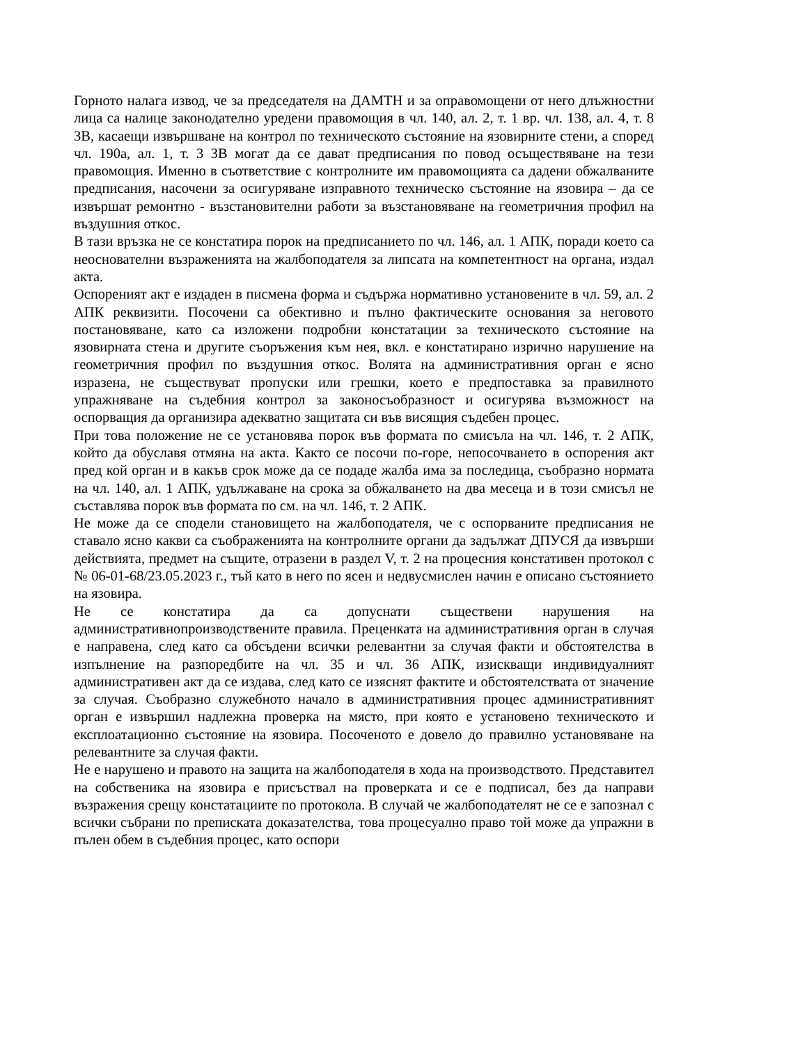Горното налага извод, че за председателя на ДАМТН и за оправомощени от него длъжностни лица са налице законодателно уредени правомощия в чл. 140, ал. 2, т. 1 вр. чл. 138, ал. 4, т. 8 ЗВ, касаещи извършване на контрол по техническото състояние на язовирните стени, а според чл. 190а, ал. 1, т. 3 ЗВ могат да се дават предписания по повод осъществяване на тези правомощия. Именно в съответствие с контролните им правомощията са дадени обжалваните предписания, насочени за осигуряване изправното техническо състояние на язовира – да се извършат ремонтно - възстановителни работи за възстановяване на геометричния профил на въздушния откос.
В тази връзка не се констатира порок на предписанието по чл. 146, ал. 1 АПК, поради което са неоснователни възраженията на жалбоподателя за липсата на компетентност на органа, издал акта.
Оспореният акт е издаден в писмена форма и съдържа нормативно установените в чл. 59, ал. 2 АПК реквизити. Посочени са обективно и пълно фактическите основания за неговото постановяване, като са изложени подробни констатации за техническото състояние на язовирната стена и другите съоръжения към нея, вкл. е констатирано изрично нарушение на геометричния профил по въздушния откос. Волята на административния орган е ясно изразена, не съществуват пропуски или грешки, което е предпоставка за правилното упражняване на съдебния контрол за законосъобразност и осигурява възможност на оспорващия да организира адекватно защитата си във висящия съдебен процес.
При това положение не се установява порок във формата по смисъла на чл. 146, т. 2 АПК, който да обуславя отмяна на акта. Както се посочи по-горе, непосочването в оспорения акт пред кой орган и в какъв срок може да се подаде жалба има за последица, съобразно нормата на чл. 140, ал. 1 АПК, удължаване на срока за обжалването на два месеца и в този смисъл не съставлява порок във формата по см. на чл. 146, т. 2 АПК.
Не може да се сподели становището на жалбоподателя, че с оспорваните предписания не ставало ясно какви са съображенията на контролните органи да задължат ДПУСЯ да извърши действията, предмет на същите, отразени в раздел V, т. 2 на процесния констативен протокол с № 06-01-68/23.05.2023 г., тъй като в него по ясен и недвусмислен начин е описано състоянието на язовира.
Не се констатира да са допуснати съществени нарушения на административнопроизводствените правила. Преценката на административния орган в случая е направена, след като са обсъдени всички релевантни за случая факти и обстоятелства в изпълнение на разпоредбите на чл. 35 и чл. 36 АПК, изискващи индивидуалният административен акт да се издава, след като се изяснят фактите и обстоятелствата от значение за случая. Съобразно служебното начало в административния процес административният орган е извършил надлежна проверка на място, при която е установено техническото и експлоатационно състояние на язовира. Посоченото е довело до правилно установяване на релевантните за случая факти.
Не е нарушено и правото на защита на жалбоподателя в хода на производството. Представител на собственика на язовира е присъствал на проверката и се е подписал, без да направи възражения срещу констатациите по протокола. В случай че жалбоподателят не се е запознал с всички събрани по преписката доказателства, това процесуално право той може да упражни в пълен обем в съдебния процес, като оспори